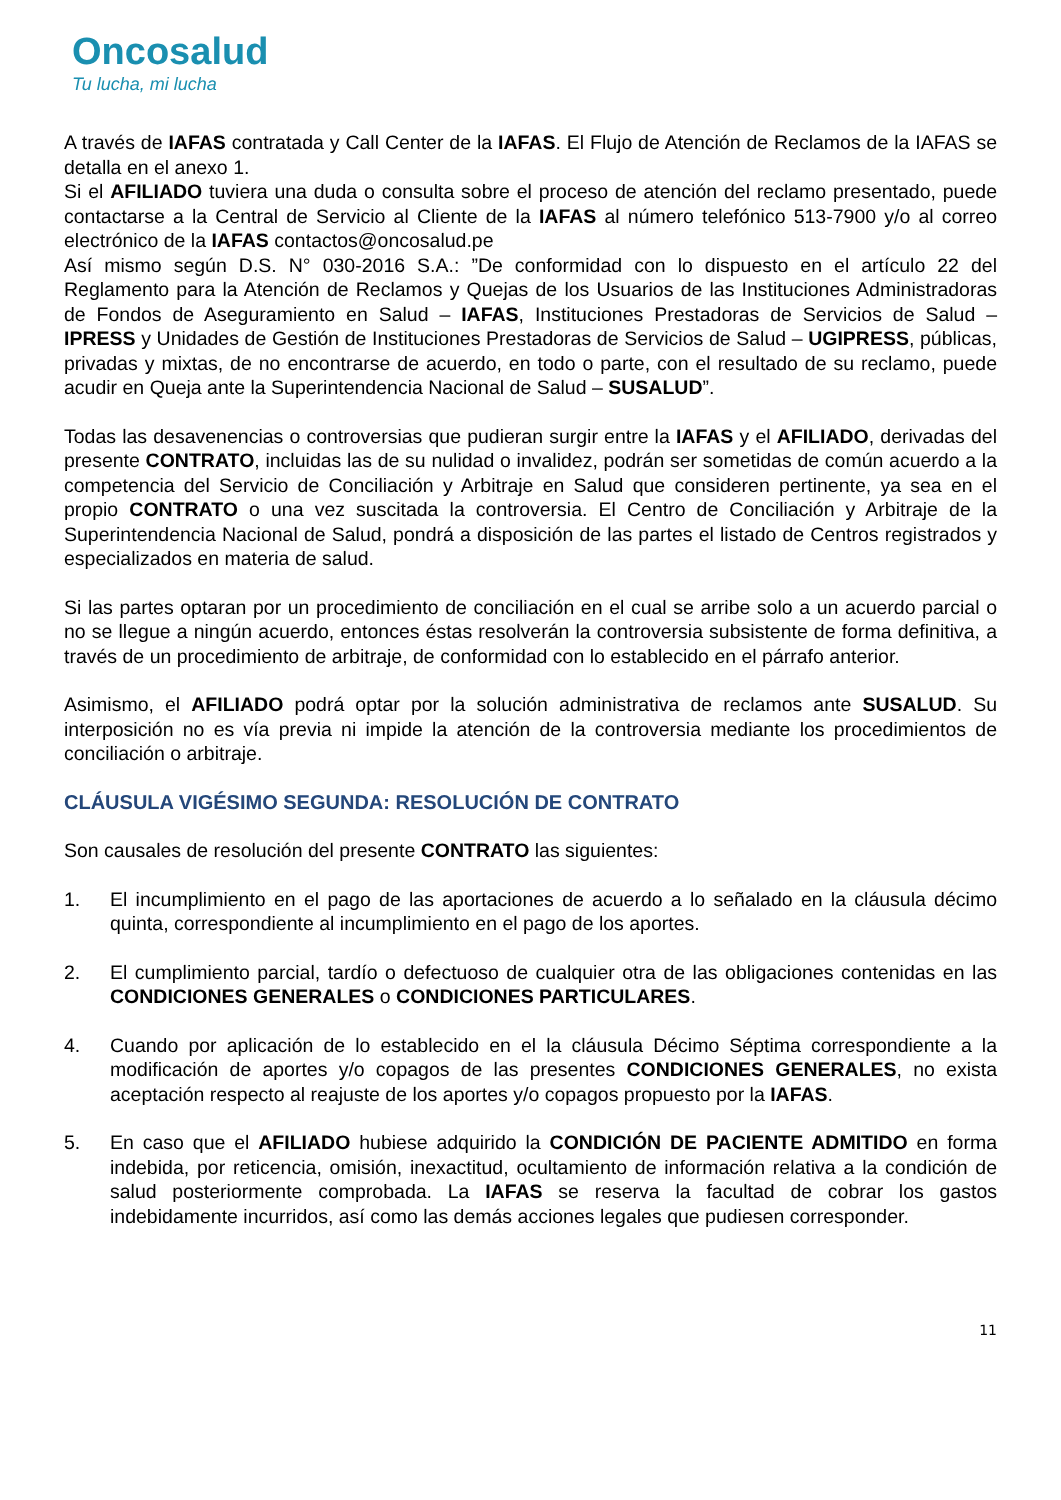Oncosalud
Tu lucha, mi lucha
A través de IAFAS contratada y Call Center de la IAFAS. El Flujo de Atención de Reclamos de la IAFAS se detalla en el anexo 1.
Si el AFILIADO tuviera una duda o consulta sobre el proceso de atención del reclamo presentado, puede contactarse a la Central de Servicio al Cliente de la IAFAS al número telefónico 513-7900 y/o al correo electrónico de la IAFAS contactos@oncosalud.pe
Así mismo según D.S. N° 030-2016 S.A.: ”De conformidad con lo dispuesto en el artículo 22 del Reglamento para la Atención de Reclamos y Quejas de los Usuarios de las Instituciones Administradoras de Fondos de Aseguramiento en Salud – IAFAS, Instituciones Prestadoras de Servicios de Salud – IPRESS y Unidades de Gestión de Instituciones Prestadoras de Servicios de Salud – UGIPRESS, públicas, privadas y mixtas, de no encontrarse de acuerdo, en todo o parte, con el resultado de su reclamo, puede acudir en Queja ante la Superintendencia Nacional de Salud – SUSALUD”.
Todas las desavenencias o controversias que pudieran surgir entre la IAFAS y el AFILIADO, derivadas del presente CONTRATO, incluidas las de su nulidad o invalidez, podrán ser sometidas de común acuerdo a la competencia del Servicio de Conciliación y Arbitraje en Salud que consideren pertinente, ya sea en el propio CONTRATO o una vez suscitada la controversia. El Centro de Conciliación y Arbitraje de la Superintendencia Nacional de Salud, pondrá a disposición de las partes el listado de Centros registrados y especializados en materia de salud.
Si las partes optaran por un procedimiento de conciliación en el cual se arribe solo a un acuerdo parcial o no se llegue a ningún acuerdo, entonces éstas resolverán la controversia subsistente de forma definitiva, a través de un procedimiento de arbitraje, de conformidad con lo establecido en el párrafo anterior.
Asimismo, el AFILIADO podrá optar por la solución administrativa de reclamos ante SUSALUD. Su interposición no es vía previa ni impide la atención de la controversia mediante los procedimientos de conciliación o arbitraje.
CLÁUSULA VIGÉSIMO SEGUNDA: RESOLUCIÓN DE CONTRATO
Son causales de resolución del presente CONTRATO las siguientes:
1. El incumplimiento en el pago de las aportaciones de acuerdo a lo señalado en la cláusula décimo quinta, correspondiente al incumplimiento en el pago de los aportes.
2. El cumplimiento parcial, tardío o defectuoso de cualquier otra de las obligaciones contenidas en las CONDICIONES GENERALES o CONDICIONES PARTICULARES.
4. Cuando por aplicación de lo establecido en el la cláusula Décimo Séptima correspondiente a la modificación de aportes y/o copagos de las presentes CONDICIONES GENERALES, no exista aceptación respecto al reajuste de los aportes y/o copagos propuesto por la IAFAS.
5. En caso que el AFILIADO hubiese adquirido la CONDICIÓN DE PACIENTE ADMITIDO en forma indebida, por reticencia, omisión, inexactitud, ocultamiento de información relativa a la condición de salud posteriormente comprobada. La IAFAS se reserva la facultad de cobrar los gastos indebidamente incurridos, así como las demás acciones legales que pudiesen corresponder.
11